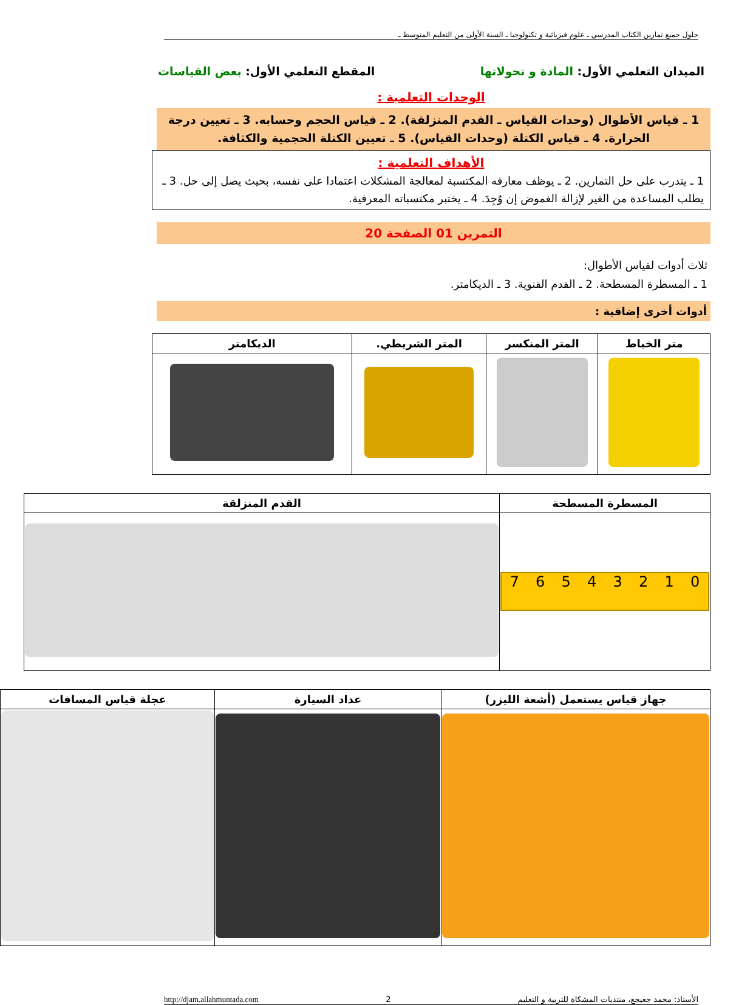حلول جميع تمارين الكتاب المدرسي ـ علوم فيزيائية و تكنولوجيا ـ السنة الأولى من التعليم المتوسط ـ
الميدان التعلمي الأول: المادة و تحولاتها المقطع التعلمي الأول: بعض القياسات
الوحدات التعلمية :
1 ـ قياس الأطوال (وحدات القياس ـ القدم المنزلقة). 2 ـ قياس الحجم وحسابه. 3 ـ تعيين درجة الحرارة. 4 ـ قياس الكتلة (وحدات القياس). 5 ـ تعيين الكتلة الحجمية والكثافة.
الأهداف التعلمية :
1 ـ يتدرب على حل التمارين. 2 ـ يوظف معارفه المكتسبة لمعالجة المشكلات اعتمادا على نفسه، بحيث يصل إلى حل. 3 ـ يطلب المساعدة من الغير لإزالة الغموض إن وُجِدَ. 4 ـ يختبر مكتسباته المعرفية.
التمرين 01 الصفحة 20
ثلاث أدوات لقياس الأطوال:
1 ـ المسطرة المسطحة. 2 ـ القدم القنوية. 3 ـ الديكامتر.
أدوات أخرى إضافية :
| متر الخياط | المتر المنكسر | المتر الشريطي. | الديكامتر |
| --- | --- | --- | --- |
| المسطرة المسطحة | القدم المنزلقة |
| --- | --- |
| 7 6 5 4 3 2 1 0 | |
| جهاز قياس يستعمل (أشعة الليزر) | عداد السيارة | عجلة قياس المسافات |
| --- | --- | --- |
الأستاذ: محمد جعيجع، منتديات المشكاة للتربية و التعليم 2 http://djam.allahmuntada.com